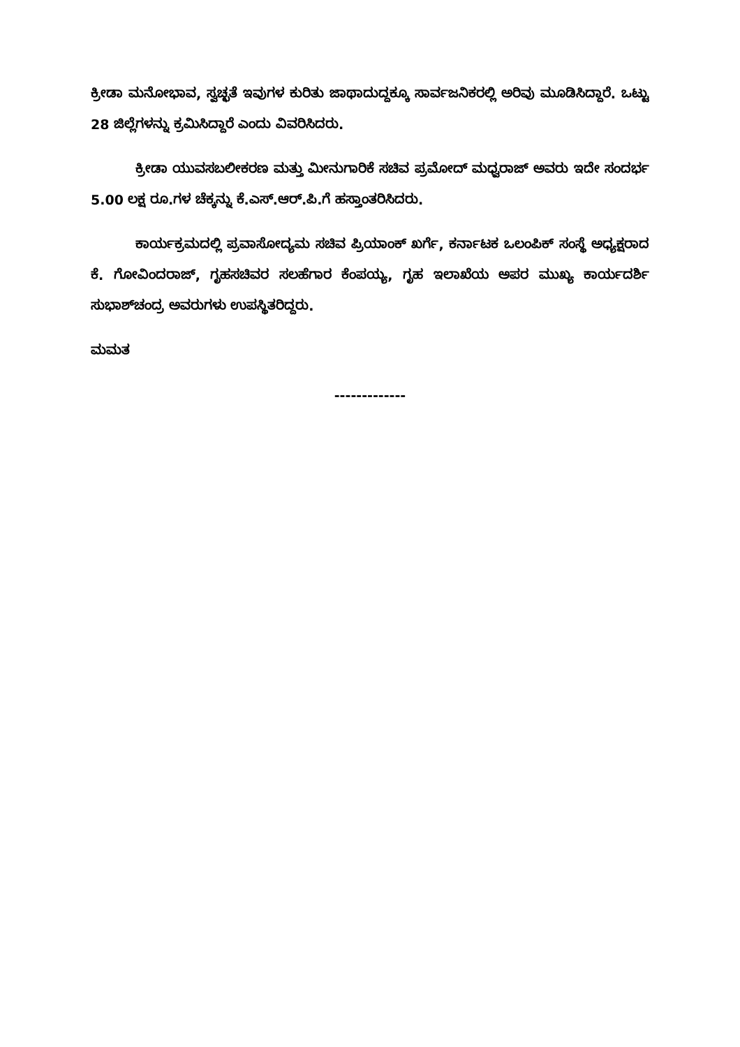ಕ್ರೀಡಾ ಮನೋಭಾವ, ಸ್ವಚ್ಛತೆ ಇವುಗಳ ಕುರಿತು ಜಾಥಾದುದ್ದಕ್ಕೂ ಸಾರ್ವಜನಿಕರಲ್ಲಿ ಅರಿವು ಮೂಡಿಸಿದ್ದಾರೆ. ಒಟ್ಟು 28 ಜಿಲ್ಲೆಗಳನ್ನು ಕ್ರಮಿಸಿದ್ದಾರೆ ಎಂದು ವಿವರಿಸಿದರು.
ಕ್ರೀಡಾ ಯುವಸಬಲೀಕರಣ ಮತ್ತು ಮೀನುಗಾರಿಕೆ ಸಚಿವ ಪ್ರಮೋದ್ ಮಧ್ವರಾಜ್ ಅವರು ಇದೇ ಸಂದರ್ಭ 5.00 ಲಕ್ಷ ರೂ.ಗಳ ಚೆಕ್ಕನ್ನು ಕೆ.ಎಸ್.ಆರ್.ಪಿ.ಗೆ ಹಸ್ತಾಂತರಿಸಿದರು.
ಕಾರ್ಯಕ್ರಮದಲ್ಲಿ ಪ್ರವಾಸೋದ್ಯಮ ಸಚಿವ ಪ್ರಿಯಾಂಕ್ ಖರ್ಗೆ, ಕರ್ನಾಟಕ ಒಲಂಪಿಕ್ ಸಂಸ್ಥೆ ಅಧ್ಯಕ್ಷರಾದ ಕೆ. ಗೋವಿಂದರಾಜ್, ಗೃಹಸಚಿವರ ಸಲಹೆಗಾರ ಕೆಂಪಯ್ಯ, ಗೃಹ ಇಲಾಖೆಯ ಅಪರ ಮುಖ್ಯ ಕಾರ್ಯದರ್ಶಿ ಸುಭಾಶ್‌ಚಂದ್ರ ಅವರುಗಳು ಉಪಸ್ಥಿತರಿದ್ದರು.
ಮಮತ
-------------